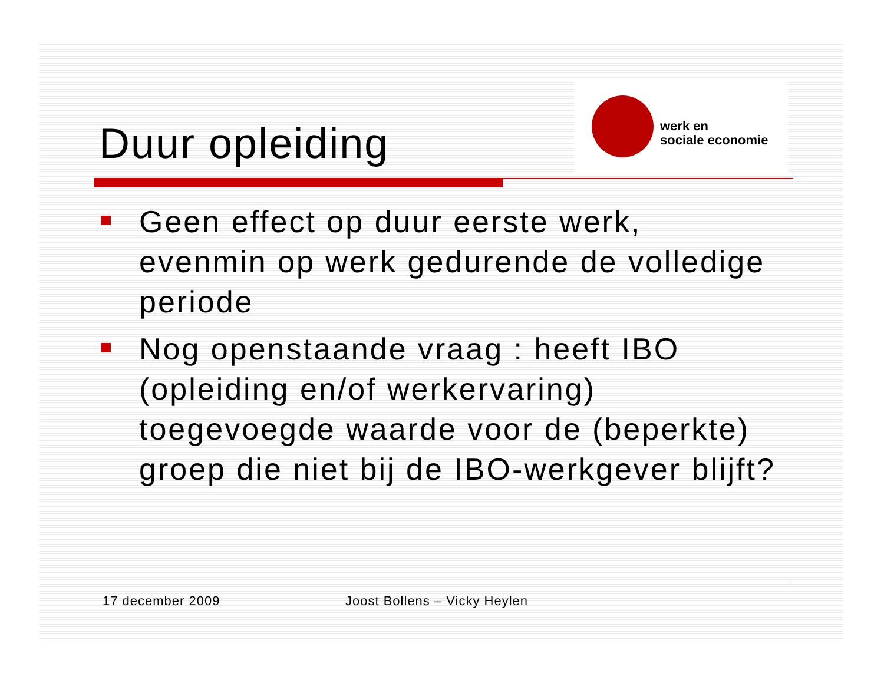Duur opleiding
werk en
sociale economie
Geen effect op duur eerste werk, evenmin op werk gedurende de volledige periode
Nog openstaande vraag : heeft IBO (opleiding en/of werkervaring) toegevoegde waarde voor de (beperkte) groep die niet bij de IBO-werkgever blijft?
17 december 2009 Joost Bollens – Vicky Heylen